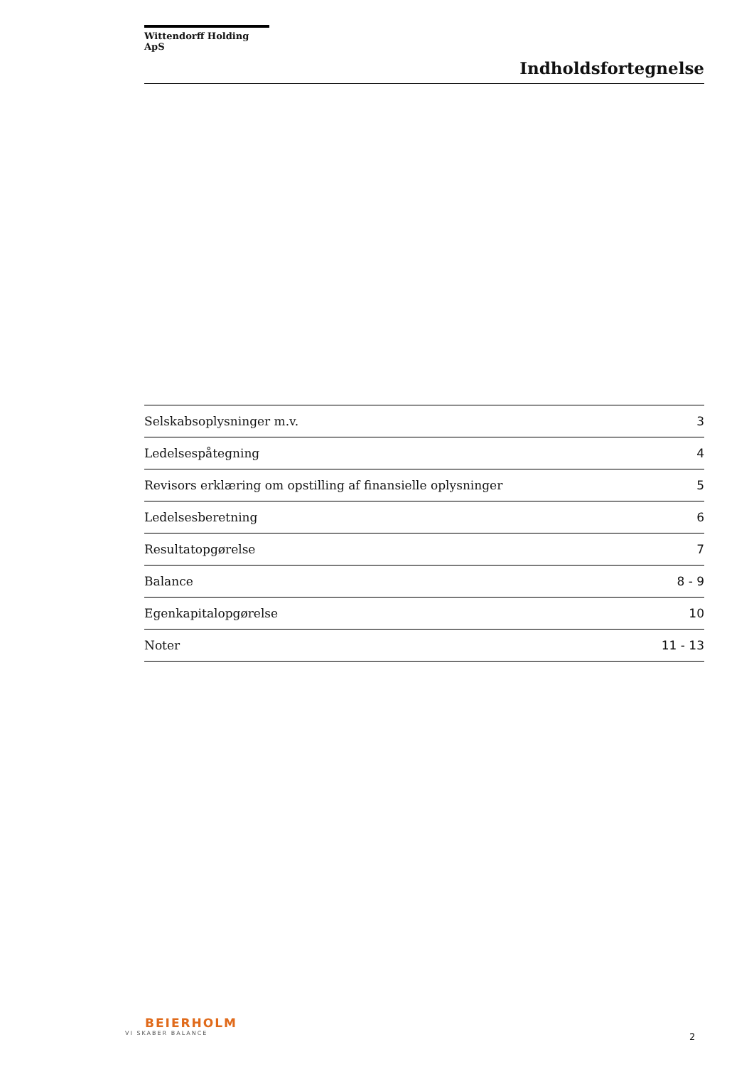Wittendorff Holding ApS
Indholdsfortegnelse
| Selskabsoplysninger m.v. | 3 |
| Ledelsespåtegning | 4 |
| Revisors erklæring om opstilling af finansielle oplysninger | 5 |
| Ledelsesberetning | 6 |
| Resultatopgørelse | 7 |
| Balance | 8 - 9 |
| Egenkapitalopgørelse | 10 |
| Noter | 11 - 13 |
BEIERHOLM
VI SKABER BALANCE
2